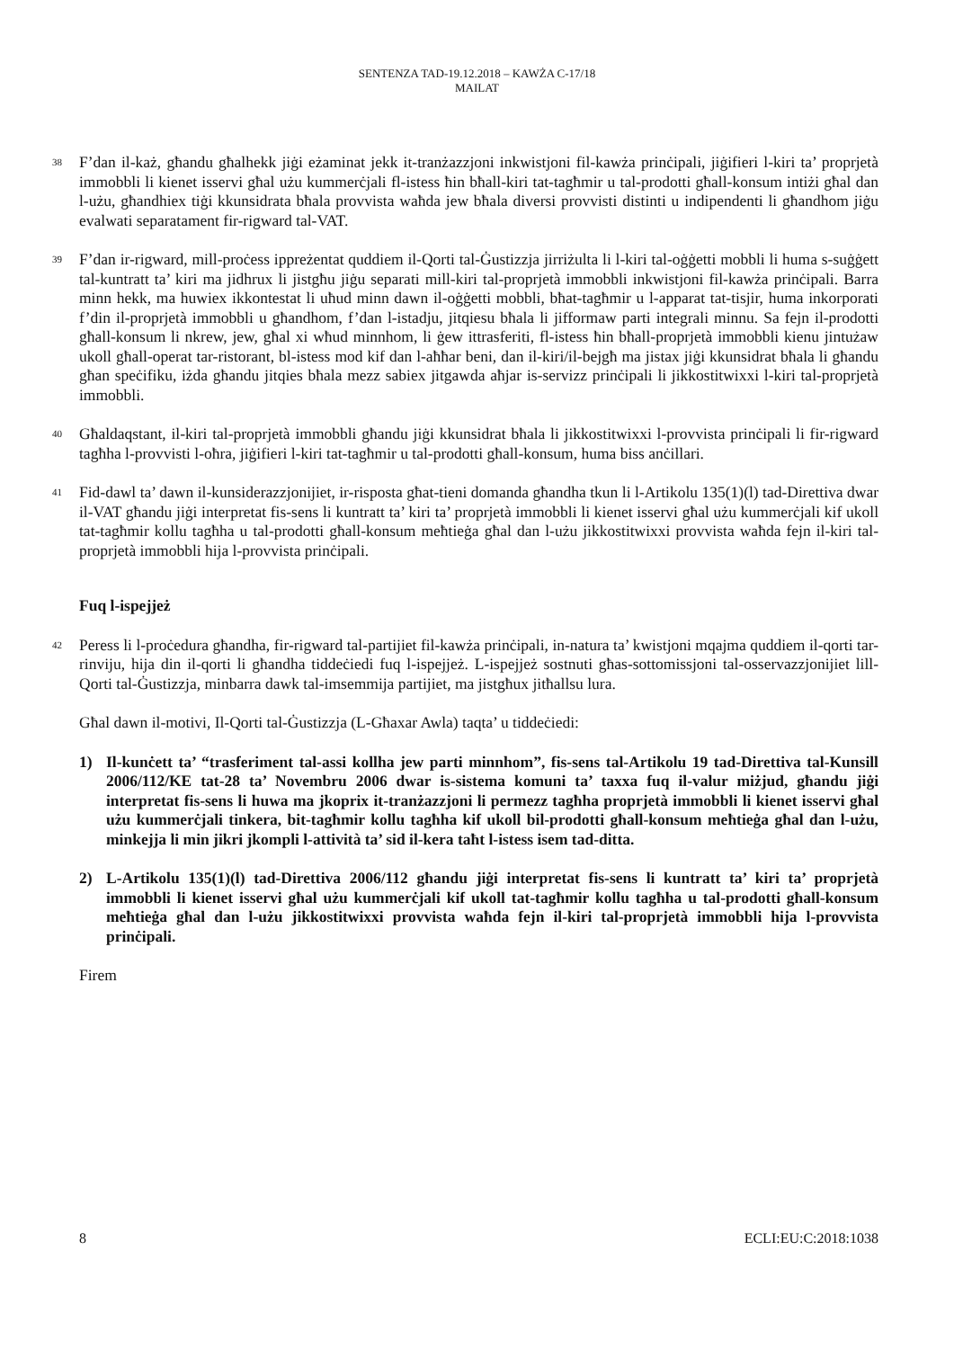SENTENZA TAD-19.12.2018 – KAWŻA C-17/18
MAILAT
38
F’dan il-każ, għandu għalhekk jiġi eżaminat jekk it-tranżazzjoni inkwistjoni fil-kawża prinċipali, jiġifieri l-kiri ta’ proprjetà immobbli li kienet isservi għal użu kummerċjali fl-istess ħin bħall-kiri tat-tagħmir u tal-prodotti għall-konsum intiżi għal dan l-użu, għandhiex tiġi kkunsidrata bħala provvista waħda jew bħala diversi provvisti distinti u indipendenti li għandhom jiġu evalwati separatament fir-rigward tal-VAT.
39
F’dan ir-rigward, mill-proċess ippreżentat quddiem il-Qorti tal-Ġustizzja jirriżulta li l-kiri tal-oġġetti mobbli li huma s-suġġett tal-kuntratt ta’ kiri ma jidhrux li jistgħu jiġu separati mill-kiri tal-proprjetà immobbli inkwistjoni fil-kawża prinċipali. Barra minn hekk, ma huwiex ikkontestat li uħud minn dawn il-oġġetti mobbli, bħat-tagħmir u l-apparat tat-tisjir, huma inkorporati f’din il-proprjetà immobbli u għandhom, f’dan l-istadju, jitqiesu bħala li jifformaw parti integrali minnu. Sa fejn il-prodotti għall-konsum li nkrew, jew, għal xi wħud minnhom, li ġew ittrasferiti, fl-istess ħin bħall-proprjetà immobbli kienu jintużaw ukoll għall-operat tar-ristorant, bl-istess mod kif dan l-aħħar beni, dan il-kiri/il-bejgħ ma jistax jiġi kkunsidrat bħala li għandu għan speċifiku, iżda għandu jitqies bħala mezz sabiex jitgawda aħjar is-servizz prinċipali li jikkostitwixxi l-kiri tal-proprjetà immobbli.
40
Għaldaqstant, il-kiri tal-proprjetà immobbli għandu jiġi kkunsidrat bħala li jikkostitwixxi l-provvista prinċipali li fir-rigward tagħha l-provvisti l-oħra, jiġifieri l-kiri tat-tagħmir u tal-prodotti għall-konsum, huma biss anċillari.
41
Fid-dawl ta’ dawn il-kunsiderazzjonijiet, ir-risposta għat-tieni domanda għandha tkun li l-Artikolu 135(1)(l) tad-Direttiva dwar il-VAT għandu jiġi interpretat fis-sens li kuntratt ta’ kiri ta’ proprjetà immobbli li kienet isservi għal użu kummerċjali kif ukoll tat-tagħmir kollu tagħha u tal-prodotti għall-konsum meħtieġa għal dan l-użu jikkostitwixxi provvista waħda fejn il-kiri tal-proprjetà immobbli hija l-provvista prinċipali.
Fuq l-ispejjeż
42
Peress li l-proċedura għandha, fir-rigward tal-partijiet fil-kawża prinċipali, in-natura ta’ kwistjoni mqajma quddiem il-qorti tar-rinviju, hija din il-qorti li għandha tiddeċiedi fuq l-ispejjeż. L-ispejjeż sostnuti għas-sottomissjoni tal-osservazzjonijiet lill-Qorti tal-Ġustizzja, minbarra dawk tal-imsemmija partijiet, ma jistgħux jitħallsu lura.
Għal dawn il-motivi, Il-Qorti tal-Ġustizzja (L-Għaxar Awla) taqta’ u tiddeċiedi:
1) Il-kunċett ta’ “trasferiment tal-assi kollha jew parti minnhom”, fis-sens tal-Artikolu 19 tad-Direttiva tal-Kunsill 2006/112/KE tat-28 ta’ Novembru 2006 dwar is-sistema komuni ta’ taxxa fuq il-valur miżjud, għandu jiġi interpretat fis-sens li huwa ma jkoprix it-tranżazzjoni li permezz tagħha proprjetà immobbli li kienet isservi għal użu kummerċjali tinkera, bit-tagħmir kollu tagħha kif ukoll bil-prodotti għall-konsum meħtieġa għal dan l-użu, minkejja li min jikri jkompli l-attività ta’ sid il-kera taħt l-istess isem tad-ditta.
2) L-Artikolu 135(1)(l) tad-Direttiva 2006/112 għandu jiġi interpretat fis-sens li kuntratt ta’ kiri ta’ proprjetà immobbli li kienet isservi għal użu kummerċjali kif ukoll tat-tagħmir kollu tagħha u tal-prodotti għall-konsum meħtieġa għal dan l-użu jikkostitwixxi provvista waħda fejn il-kiri tal-proprjetà immobbli hija l-provvista prinċipali.
Firem
8 ECLI:EU:C:2018:1038